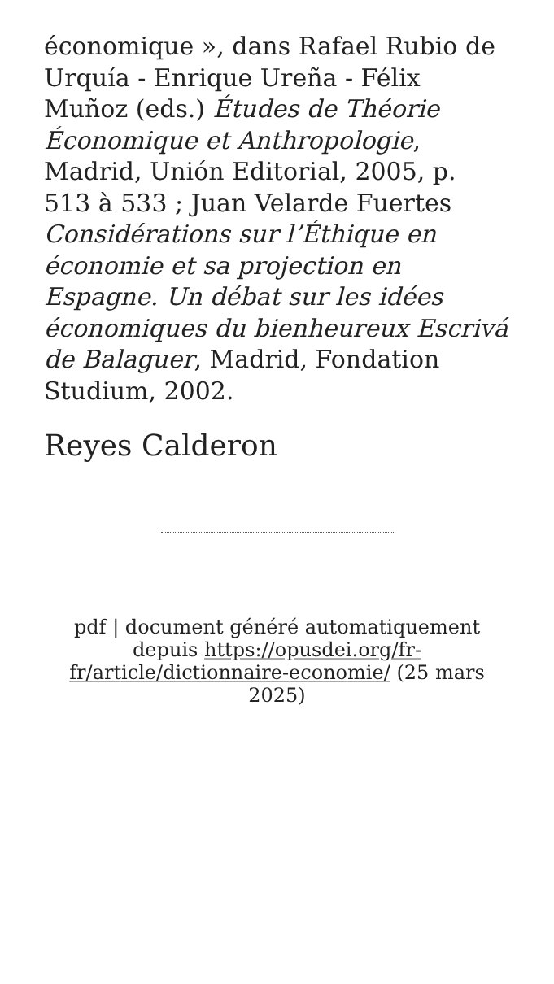économique », dans Rafael Rubio de Urquía - Enrique Ureña - Félix Muñoz (eds.) Études de Théorie Économique et Anthropologie, Madrid, Unión Editorial, 2005, p. 513 à 533 ; Juan Velarde Fuertes Considérations sur l’Éthique en économie et sa projection en Espagne. Un débat sur les idées économiques du bienheureux Escrivá de Balaguer, Madrid, Fondation Studium, 2002.
Reyes Calderon
pdf | document généré automatiquement depuis https://opusdei.org/fr-fr/article/dictionnaire-economie/ (25 mars 2025)